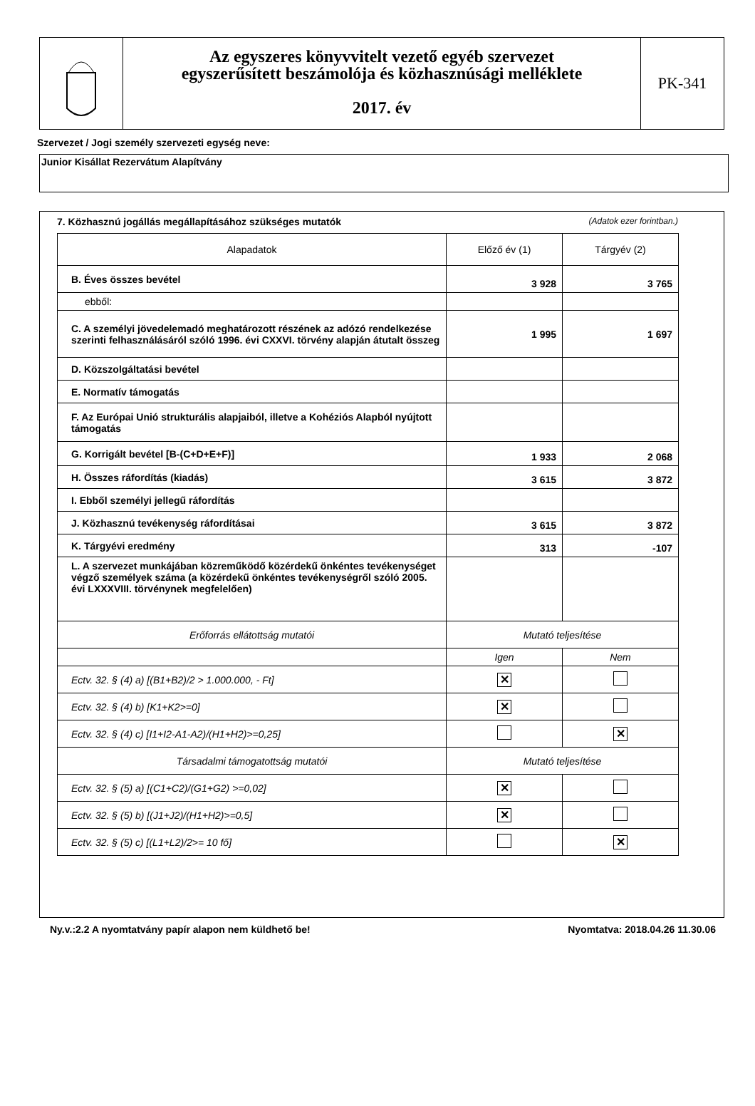Az egyszeres könyvvitelt vezető egyéb szervezet
egyszerűsített beszámolója és közhasznúsági melléklete
2017. év
PK-341
Szervezet / Jogi személy szervezeti egység neve:
Junior Kisállat Rezervátum Alapítvány
7. Közhasznú jogállás megállapításához szükséges mutatók (Adatok ezer forintban.)
| Alapadatok | Előző év (1) | Tárgyév (2) |
| --- | --- | --- |
| B. Éves összes bevétel | 3 928 | 3 765 |
| ebből: | | |
| C. A személyi jövedelemadó meghatározott részének az adózó rendelkezése szerinti felhasználásáról szóló 1996. évi CXXVI. törvény alapján átutalt összeg | 1 995 | 1 697 |
| D. Közszolgáltatási bevétel | | |
| E. Normatív támogatás | | |
| F. Az Európai Unió strukturális alapjaiból, illetve a Kohéziós Alapból nyújtott támogatás | | |
| G. Korrigált bevétel [B-(C+D+E+F)] | 1 933 | 2 068 |
| H. Összes ráfordítás (kiadás) | 3 615 | 3 872 |
| I. Ebből személyi jellegű ráfordítás | | |
| J. Közhasznú tevékenység ráfordításai | 3 615 | 3 872 |
| K. Tárgyévi eredmény | 313 | -107 |
| L. A szervezet munkájában közreműködő közérdekű önkéntes tevékenységet végző személyek száma (a közérdekű önkéntes tevékenységről szóló 2005. évi LXXXVIII. törvénynek megfelelően) | | |
| Erőforrás ellátottság mutatói | Mutató teljesítése | |
| | Igen | Nem |
| Ectv. 32. § (4) a) [(B1+B2)/2 > 1.000.000, - Ft] | ✕ | |
| Ectv. 32. § (4) b) [K1+K2>=0] | ✕ | |
| Ectv. 32. § (4) c) [I1+I2-A1-A2)/(H1+H2)>=0,25] | | ✕ |
| Társadalmi támogatottság mutatói | Mutató teljesítése | |
| Ectv. 32. § (5) a) [(C1+C2)/(G1+G2) >=0,02] | ✕ | |
| Ectv. 32. § (5) b) [(J1+J2)/(H1+H2)>=0,5] | ✕ | |
| Ectv. 32. § (5) c) [(L1+L2)/2>= 10 fő] | | ✕ |
Ny.v.:2.2 A nyomtatvány papír alapon nem küldhető be! Nyomtatva: 2018.04.26 11.30.06